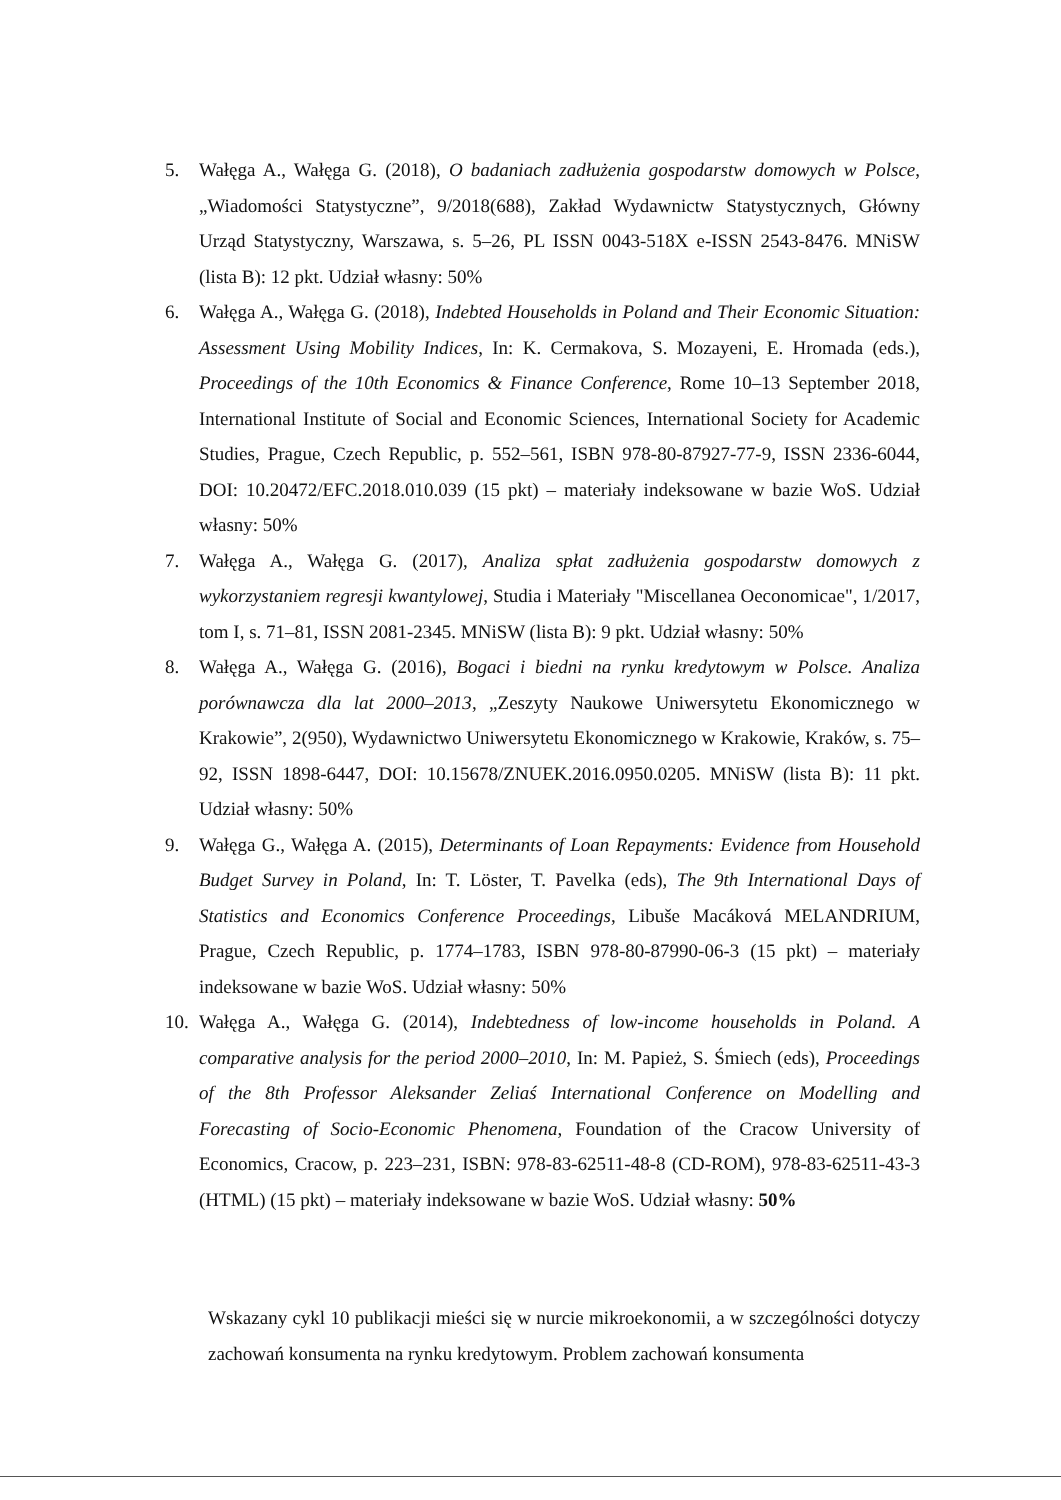5. Wałęga A., Wałęga G. (2018), O badaniach zadłużenia gospodarstw domowych w Polsce, „Wiadomości Statystyczne”, 9/2018(688), Zakład Wydawnictw Statystycznych, Główny Urząd Statystyczny, Warszawa, s. 5–26, PL ISSN 0043-518X e-ISSN 2543-8476. MNiSW (lista B): 12 pkt. Udział własny: 50%
6. Wałęga A., Wałęga G. (2018), Indebted Households in Poland and Their Economic Situation: Assessment Using Mobility Indices, In: K. Cermakova, S. Mozayeni, E. Hromada (eds.), Proceedings of the 10th Economics & Finance Conference, Rome 10–13 September 2018, International Institute of Social and Economic Sciences, International Society for Academic Studies, Prague, Czech Republic, p. 552–561, ISBN 978-80-87927-77-9, ISSN 2336-6044, DOI: 10.20472/EFC.2018.010.039 (15 pkt) – materiały indeksowane w bazie WoS. Udział własny: 50%
7. Wałęga A., Wałęga G. (2017), Analiza spłat zadłużenia gospodarstw domowych z wykorzystaniem regresji kwantylowej, Studia i Materiały "Miscellanea Oeconomicae", 1/2017, tom I, s. 71–81, ISSN 2081-2345. MNiSW (lista B): 9 pkt. Udział własny: 50%
8. Wałęga A., Wałęga G. (2016), Bogaci i biedni na rynku kredytowym w Polsce. Analiza porównawcza dla lat 2000–2013, „Zeszyty Naukowe Uniwersytetu Ekonomicznego w Krakowie”, 2(950), Wydawnictwo Uniwersytetu Ekonomicznego w Krakowie, Kraków, s. 75–92, ISSN 1898-6447, DOI: 10.15678/ZNUEK.2016.0950.0205. MNiSW (lista B): 11 pkt. Udział własny: 50%
9. Wałęga G., Wałęga A. (2015), Determinants of Loan Repayments: Evidence from Household Budget Survey in Poland, In: T. Löster, T. Pavelka (eds), The 9th International Days of Statistics and Economics Conference Proceedings, Libuše Macáková MELANDRIUM, Prague, Czech Republic, p. 1774–1783, ISBN 978-80-87990-06-3 (15 pkt) – materiały indeksowane w bazie WoS. Udział własny: 50%
10. Wałęga A., Wałęga G. (2014), Indebtedness of low-income households in Poland. A comparative analysis for the period 2000–2010, In: M. Papież, S. Śmiech (eds), Proceedings of the 8th Professor Aleksander Zeliaś International Conference on Modelling and Forecasting of Socio-Economic Phenomena, Foundation of the Cracow University of Economics, Cracow, p. 223–231, ISBN: 978-83-62511-48-8 (CD-ROM), 978-83-62511-43-3 (HTML) (15 pkt) – materiały indeksowane w bazie WoS. Udział własny: 50%
Wskazany cykl 10 publikacji mieści się w nurcie mikroekonomii, a w szczególności dotyczy zachowań konsumenta na rynku kredytowym. Problem zachowań konsumenta